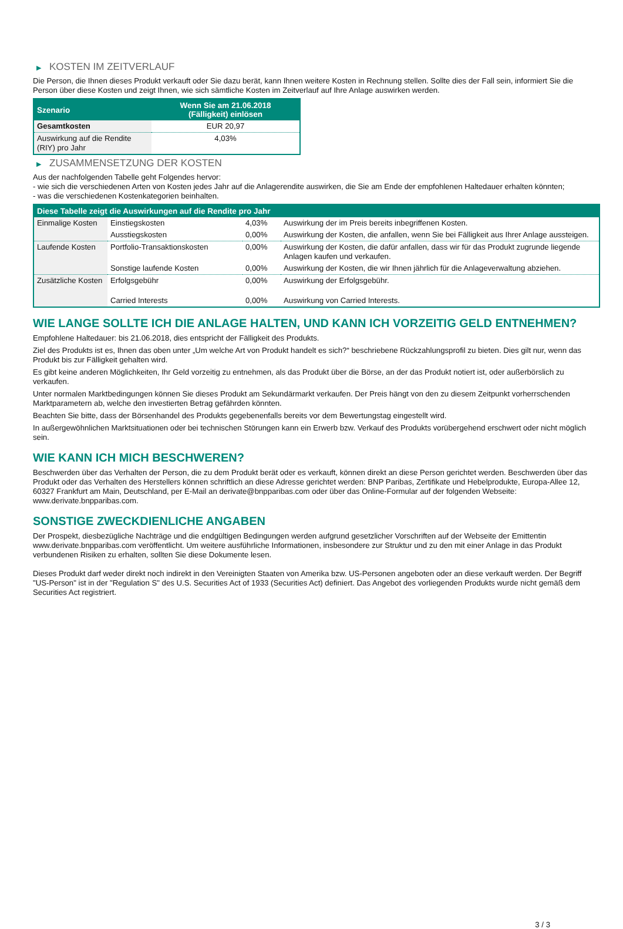▶ KOSTEN IM ZEITVERLAUF
Die Person, die Ihnen dieses Produkt verkauft oder Sie dazu berät, kann Ihnen weitere Kosten in Rechnung stellen. Sollte dies der Fall sein, informiert Sie die Person über diese Kosten und zeigt Ihnen, wie sich sämtliche Kosten im Zeitverlauf auf Ihre Anlage auswirken werden.
| Szenario | Wenn Sie am 21.06.2018 (Fälligkeit) einlösen |
| --- | --- |
| Gesamtkosten | EUR 20,97 |
| Auswirkung auf die Rendite (RIY) pro Jahr | 4,03% |
▶ ZUSAMMENSETZUNG DER KOSTEN
Aus der nachfolgenden Tabelle geht Folgendes hervor:
- wie sich die verschiedenen Arten von Kosten jedes Jahr auf die Anlagerendite auswirken, die Sie am Ende der empfohlenen Haltedauer erhalten könnten;
- was die verschiedenen Kostenkategorien beinhalten.
| Diese Tabelle zeigt die Auswirkungen auf die Rendite pro Jahr | | | |
| --- | --- | --- | --- |
| Einmalige Kosten | Einstiegskosten | 4,03% | Auswirkung der im Preis bereits inbegriffenen Kosten. |
| | Ausstiegskosten | 0,00% | Auswirkung der Kosten, die anfallen, wenn Sie bei Fälligkeit aus Ihrer Anlage aussteigen. |
| Laufende Kosten | Portfolio-Transaktionskosten | 0,00% | Auswirkung der Kosten, die dafür anfallen, dass wir für das Produkt zugrunde liegende Anlagen kaufen und verkaufen. |
| | Sonstige laufende Kosten | 0,00% | Auswirkung der Kosten, die wir Ihnen jährlich für die Anlageverwaltung abziehen. |
| Zusätzliche Kosten | Erfolgsgebühr | 0,00% | Auswirkung der Erfolgsgebühr. |
| | Carried Interests | 0,00% | Auswirkung von Carried Interests. |
WIE LANGE SOLLTE ICH DIE ANLAGE HALTEN, UND KANN ICH VORZEITIG GELD ENTNEHMEN?
Empfohlene Haltedauer: bis 21.06.2018, dies entspricht der Fälligkeit des Produkts.
Ziel des Produkts ist es, Ihnen das oben unter „Um welche Art von Produkt handelt es sich?“ beschriebene Rückzahlungsprofil zu bieten. Dies gilt nur, wenn das Produkt bis zur Fälligkeit gehalten wird.
Es gibt keine anderen Möglichkeiten, Ihr Geld vorzeitig zu entnehmen, als das Produkt über die Börse, an der das Produkt notiert ist, oder außerbörslich zu verkaufen.
Unter normalen Marktbedingungen können Sie dieses Produkt am Sekundärmarkt verkaufen. Der Preis hängt von den zu diesem Zeitpunkt vorherrschenden Marktparametern ab, welche den investierten Betrag gefährden könnten.
Beachten Sie bitte, dass der Börsenhandel des Produkts gegebenenfalls bereits vor dem Bewertungstag eingestellt wird.
In außergewöhnlichen Marktsituationen oder bei technischen Störungen kann ein Erwerb bzw. Verkauf des Produkts vorübergehend erschwert oder nicht möglich sein.
WIE KANN ICH MICH BESCHWEREN?
Beschwerden über das Verhalten der Person, die zu dem Produkt berät oder es verkauft, können direkt an diese Person gerichtet werden. Beschwerden über das Produkt oder das Verhalten des Herstellers können schriftlich an diese Adresse gerichtet werden: BNP Paribas, Zertifikate und Hebelprodukte, Europa-Allee 12, 60327 Frankfurt am Main, Deutschland, per E-Mail an derivate@bnpparibas.com oder über das Online-Formular auf der folgenden Webseite: www.derivate.bnpparibas.com.
SONSTIGE ZWECKDIENLICHE ANGABEN
Der Prospekt, diesbezügliche Nachträge und die endgültigen Bedingungen werden aufgrund gesetzlicher Vorschriften auf der Webseite der Emittentin www.derivate.bnpparibas.com veröffentlicht. Um weitere ausführliche Informationen, insbesondere zur Struktur und zu den mit einer Anlage in das Produkt verbundenen Risiken zu erhalten, sollten Sie diese Dokumente lesen.
Dieses Produkt darf weder direkt noch indirekt in den Vereinigten Staaten von Amerika bzw. US-Personen angeboten oder an diese verkauft werden. Der Begriff "US-Person" ist in der "Regulation S" des U.S. Securities Act of 1933 (Securities Act) definiert. Das Angebot des vorliegenden Produkts wurde nicht gemäß dem Securities Act registriert.
3 / 3